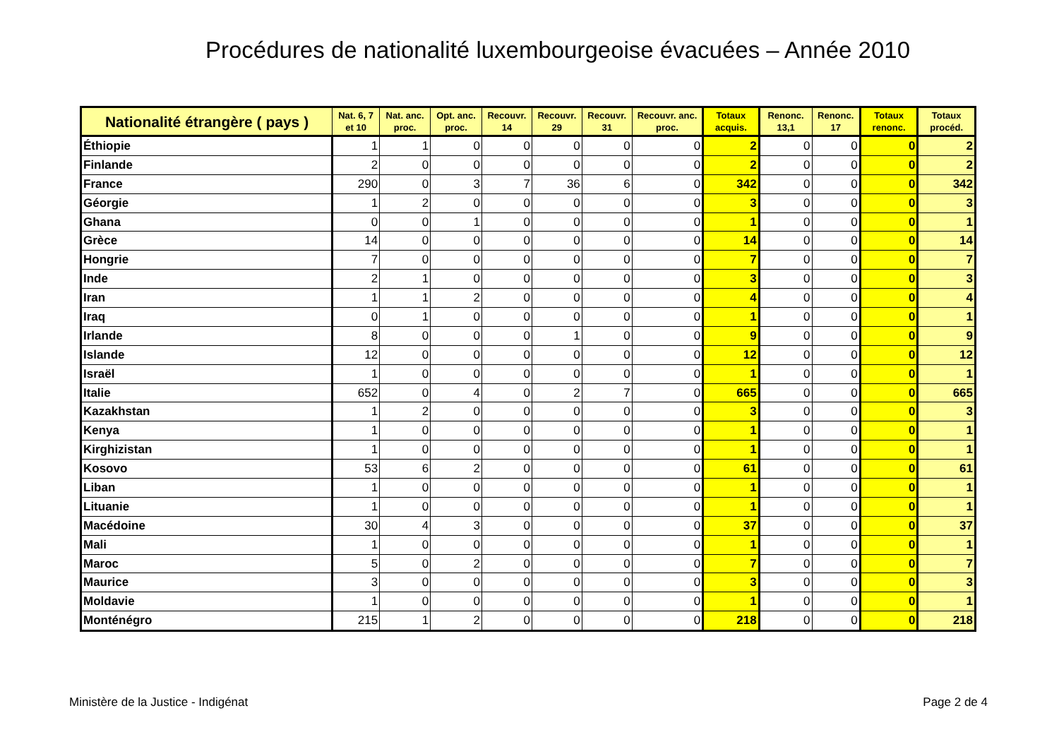Procédures de nationalité luxembourgeoise évacuées – Année 2010
| Nationalité étrangère ( pays ) | Nat. 6, 7 et 10 | Nat. anc. proc. | Opt. anc. proc. | Recouvr. 14 | Recouvr. 29 | Recouvr. 31 | Recouvr. anc. proc. | Totaux acquis. | Renonc. 13,1 | Renonc. 17 | Totaux renonc. | Totaux procéd. |
| --- | --- | --- | --- | --- | --- | --- | --- | --- | --- | --- | --- | --- |
| Éthiopie | 1 | 1 | 0 | 0 | 0 | 0 | 0 | 2 | 0 | 0 | 0 | 2 |
| Finlande | 2 | 0 | 0 | 0 | 0 | 0 | 0 | 2 | 0 | 0 | 0 | 2 |
| France | 290 | 0 | 3 | 7 | 36 | 6 | 0 | 342 | 0 | 0 | 0 | 342 |
| Géorgie | 1 | 2 | 0 | 0 | 0 | 0 | 0 | 3 | 0 | 0 | 0 | 3 |
| Ghana | 0 | 0 | 1 | 0 | 0 | 0 | 0 | 1 | 0 | 0 | 0 | 1 |
| Grèce | 14 | 0 | 0 | 0 | 0 | 0 | 0 | 14 | 0 | 0 | 0 | 14 |
| Hongrie | 7 | 0 | 0 | 0 | 0 | 0 | 0 | 7 | 0 | 0 | 0 | 7 |
| Inde | 2 | 1 | 0 | 0 | 0 | 0 | 0 | 3 | 0 | 0 | 0 | 3 |
| Iran | 1 | 1 | 2 | 0 | 0 | 0 | 0 | 4 | 0 | 0 | 0 | 4 |
| Iraq | 0 | 1 | 0 | 0 | 0 | 0 | 0 | 1 | 0 | 0 | 0 | 1 |
| Irlande | 8 | 0 | 0 | 0 | 1 | 0 | 0 | 9 | 0 | 0 | 0 | 9 |
| Islande | 12 | 0 | 0 | 0 | 0 | 0 | 0 | 12 | 0 | 0 | 0 | 12 |
| Israël | 1 | 0 | 0 | 0 | 0 | 0 | 0 | 1 | 0 | 0 | 0 | 1 |
| Italie | 652 | 0 | 4 | 0 | 2 | 7 | 0 | 665 | 0 | 0 | 0 | 665 |
| Kazakhstan | 1 | 2 | 0 | 0 | 0 | 0 | 0 | 3 | 0 | 0 | 0 | 3 |
| Kenya | 1 | 0 | 0 | 0 | 0 | 0 | 0 | 1 | 0 | 0 | 0 | 1 |
| Kirghizistan | 1 | 0 | 0 | 0 | 0 | 0 | 0 | 1 | 0 | 0 | 0 | 1 |
| Kosovo | 53 | 6 | 2 | 0 | 0 | 0 | 0 | 61 | 0 | 0 | 0 | 61 |
| Liban | 1 | 0 | 0 | 0 | 0 | 0 | 0 | 1 | 0 | 0 | 0 | 1 |
| Lituanie | 1 | 0 | 0 | 0 | 0 | 0 | 0 | 1 | 0 | 0 | 0 | 1 |
| Macédoine | 30 | 4 | 3 | 0 | 0 | 0 | 0 | 37 | 0 | 0 | 0 | 37 |
| Mali | 1 | 0 | 0 | 0 | 0 | 0 | 0 | 1 | 0 | 0 | 0 | 1 |
| Maroc | 5 | 0 | 2 | 0 | 0 | 0 | 0 | 7 | 0 | 0 | 0 | 7 |
| Maurice | 3 | 0 | 0 | 0 | 0 | 0 | 0 | 3 | 0 | 0 | 0 | 3 |
| Moldavie | 1 | 0 | 0 | 0 | 0 | 0 | 0 | 1 | 0 | 0 | 0 | 1 |
| Monténégro | 215 | 1 | 2 | 0 | 0 | 0 | 0 | 218 | 0 | 0 | 0 | 218 |
Ministère de la Justice - Indigénat
Page 2 de 4